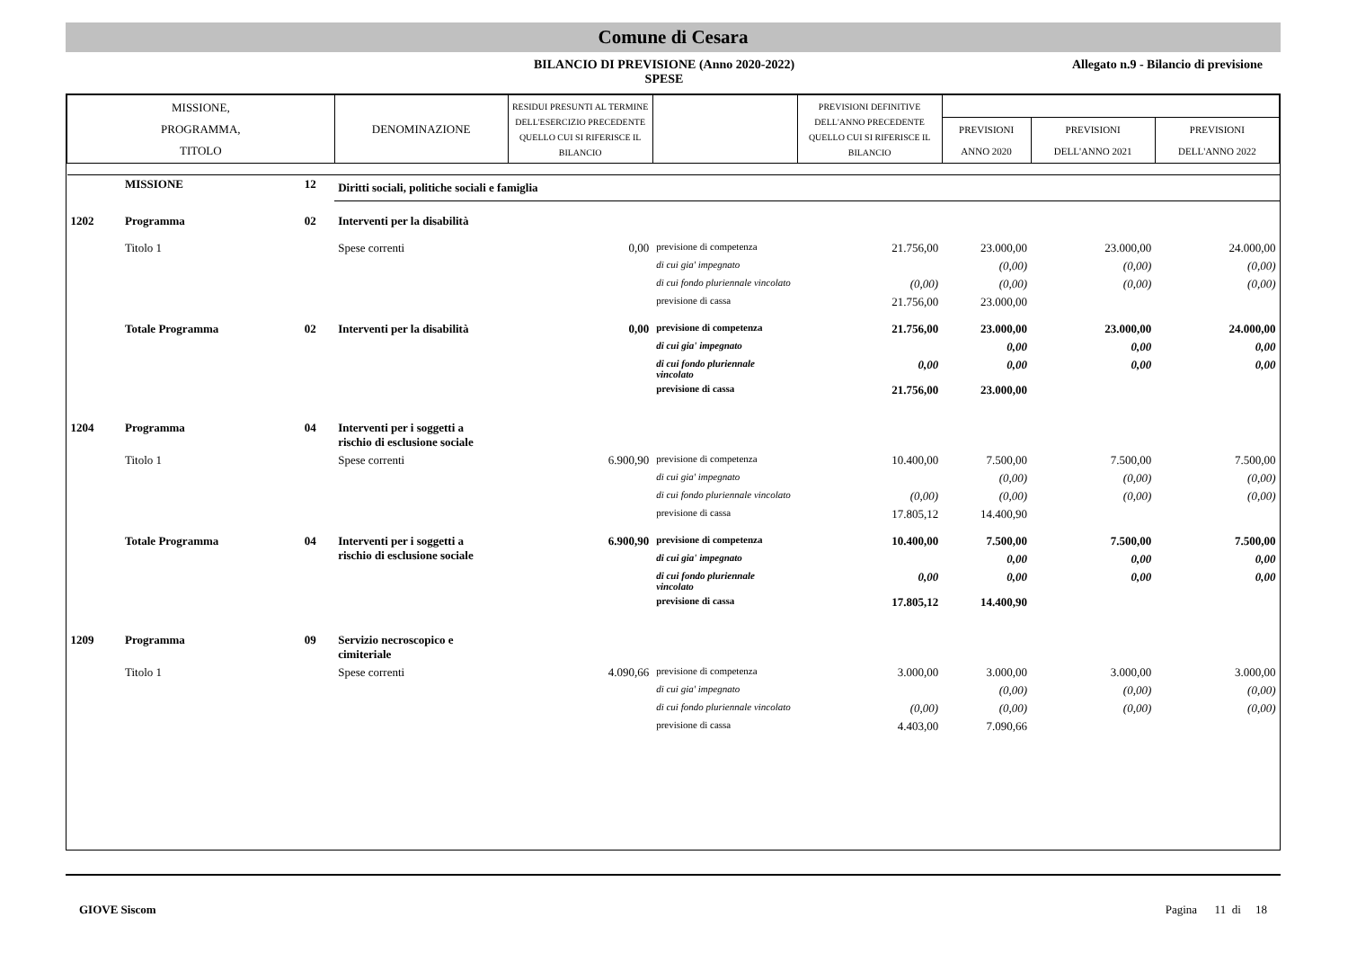Comune di Cesara
BILANCIO DI PREVISIONE (Anno 2020-2022)
SPESE
Allegato n.9 - Bilancio di previsione
| MISSIONE, PROGRAMMA, TITOLO | | | DENOMINAZIONE | RESIDUI PRESUNTI AL TERMINE DELL'ESERCIZIO PRECEDENTE QUELLO CUI SI RIFERISCE IL BILANCIO | | PREVISIONI DEFINITIVE DELL'ANNO PRECEDENTE QUELLO CUI SI RIFERISCE IL BILANCIO | | | |
| --- | --- | --- | --- | --- | --- | --- | --- | --- | --- |
| | | | | | | | PREVISIONI ANNO 2020 | PREVISIONI DELL'ANNO 2021 | PREVISIONI DELL'ANNO 2022 |
| | MISSIONE | 12 | Diritti sociali, politiche sociali e famiglia | | | | | | |
| 1202 | Programma | 02 | Interventi per la disabilità | | | | | | |
| | Titolo 1 | | Spese correnti | 0,00 | previsione di competenza | 21.756,00 | 23.000,00 | 23.000,00 | 24.000,00 |
| | | | | | di cui gia' impegnato | | (0,00) | (0,00) | (0,00) |
| | | | | | di cui fondo pluriennale vincolato | (0,00) | (0,00) | (0,00) | (0,00) |
| | | | | | previsione di cassa | 21.756,00 | 23.000,00 | | |
| | Totale Programma | 02 | Interventi per la disabilità | 0,00 | previsione di competenza | 21.756,00 | 23.000,00 | 23.000,00 | 24.000,00 |
| | | | | | di cui gia' impegnato | | 0,00 | 0,00 | 0,00 |
| | | | | | di cui fondo pluriennale vincolato | 0,00 | 0,00 | 0,00 | 0,00 |
| | | | | | previsione di cassa | 21.756,00 | 23.000,00 | | |
| 1204 | Programma | 04 | Interventi per i soggetti a rischio di esclusione sociale | | | | | | |
| | Titolo 1 | | Spese correnti | 6.900,90 | previsione di competenza | 10.400,00 | 7.500,00 | 7.500,00 | 7.500,00 |
| | | | | | di cui gia' impegnato | | (0,00) | (0,00) | (0,00) |
| | | | | | di cui fondo pluriennale vincolato | (0,00) | (0,00) | (0,00) | (0,00) |
| | | | | | previsione di cassa | 17.805,12 | 14.400,90 | | |
| | Totale Programma | 04 | Interventi per i soggetti a rischio di esclusione sociale | 6.900,90 | previsione di competenza | 10.400,00 | 7.500,00 | 7.500,00 | 7.500,00 |
| | | | | | di cui gia' impegnato | | 0,00 | 0,00 | 0,00 |
| | | | | | di cui fondo pluriennale vincolato | 0,00 | 0,00 | 0,00 | 0,00 |
| | | | | | previsione di cassa | 17.805,12 | 14.400,90 | | |
| 1209 | Programma | 09 | Servizio necroscopico e cimiteriale | | | | | | |
| | Titolo 1 | | Spese correnti | 4.090,66 | previsione di competenza | 3.000,00 | 3.000,00 | 3.000,00 | 3.000,00 |
| | | | | | di cui gia' impegnato | | (0,00) | (0,00) | (0,00) |
| | | | | | di cui fondo pluriennale vincolato | (0,00) | (0,00) | (0,00) | (0,00) |
| | | | | | previsione di cassa | 4.403,00 | 7.090,66 | | |
GIOVE Siscom Pagina 11 di 18